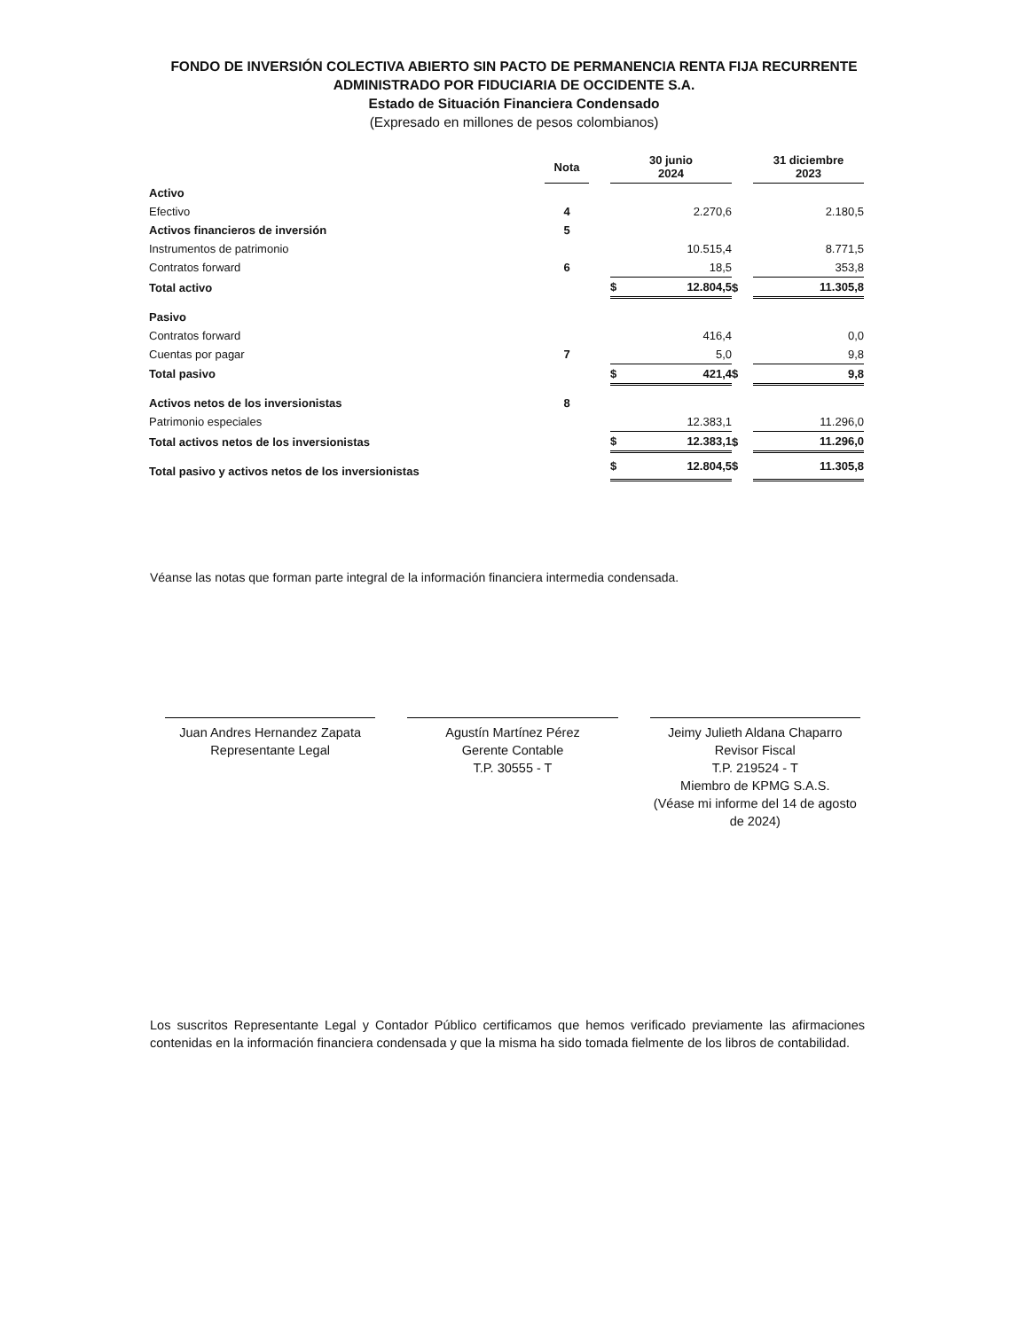FONDO DE INVERSIÓN COLECTIVA ABIERTO SIN PACTO DE PERMANENCIA RENTA FIJA RECURRENTE
ADMINISTRADO POR FIDUCIARIA DE OCCIDENTE S.A.
Estado de Situación Financiera Condensado
(Expresado en millones de pesos colombianos)
| | Nota | | 30 junio 2024 | | | 31 diciembre 2023 | |
| --- | --- | --- | --- | --- | --- | --- | --- |
| Activo | | | | | | | |
| Efectivo | 4 | | | 2.270,6 | | | 2.180,5 |
| Activos financieros de inversión | 5 | | | | | | |
| Instrumentos de patrimonio | | | | 10.515,4 | | | 8.771,5 |
| Contratos forward | 6 | | | 18,5 | | | 353,8 |
| Total activo | | | $ | 12.804,5 | $ | | 11.305,8 |
| Pasivo | | | | | | | |
| Contratos forward | | | | 416,4 | | | 0,0 |
| Cuentas por pagar | 7 | | | 5,0 | | | 9,8 |
| Total pasivo | | | $ | 421,4 | $ | | 9,8 |
| Activos netos de los inversionistas | 8 | | | | | | |
| Patrimonio especiales | | | | 12.383,1 | | | 11.296,0 |
| Total activos netos de los inversionistas | | | $ | 12.383,1 | $ | | 11.296,0 |
| Total pasivo y activos netos de los inversionistas | | | $ | 12.804,5 | $ | | 11.305,8 |
Véanse las notas que forman parte integral de la información financiera intermedia condensada.
Juan Andres Hernandez Zapata
Representante Legal
Agustín Martínez Pérez
Gerente Contable
T.P. 30555 - T
Jeimy Julieth Aldana Chaparro
Revisor Fiscal
T.P. 219524 - T
Miembro de KPMG S.A.S.
(Véase mi informe del 14 de agosto de 2024)
Los suscritos Representante Legal y Contador Público certificamos que hemos verificado previamente las afirmaciones contenidas en la información financiera condensada y que la misma ha sido tomada fielmente de los libros de contabilidad.